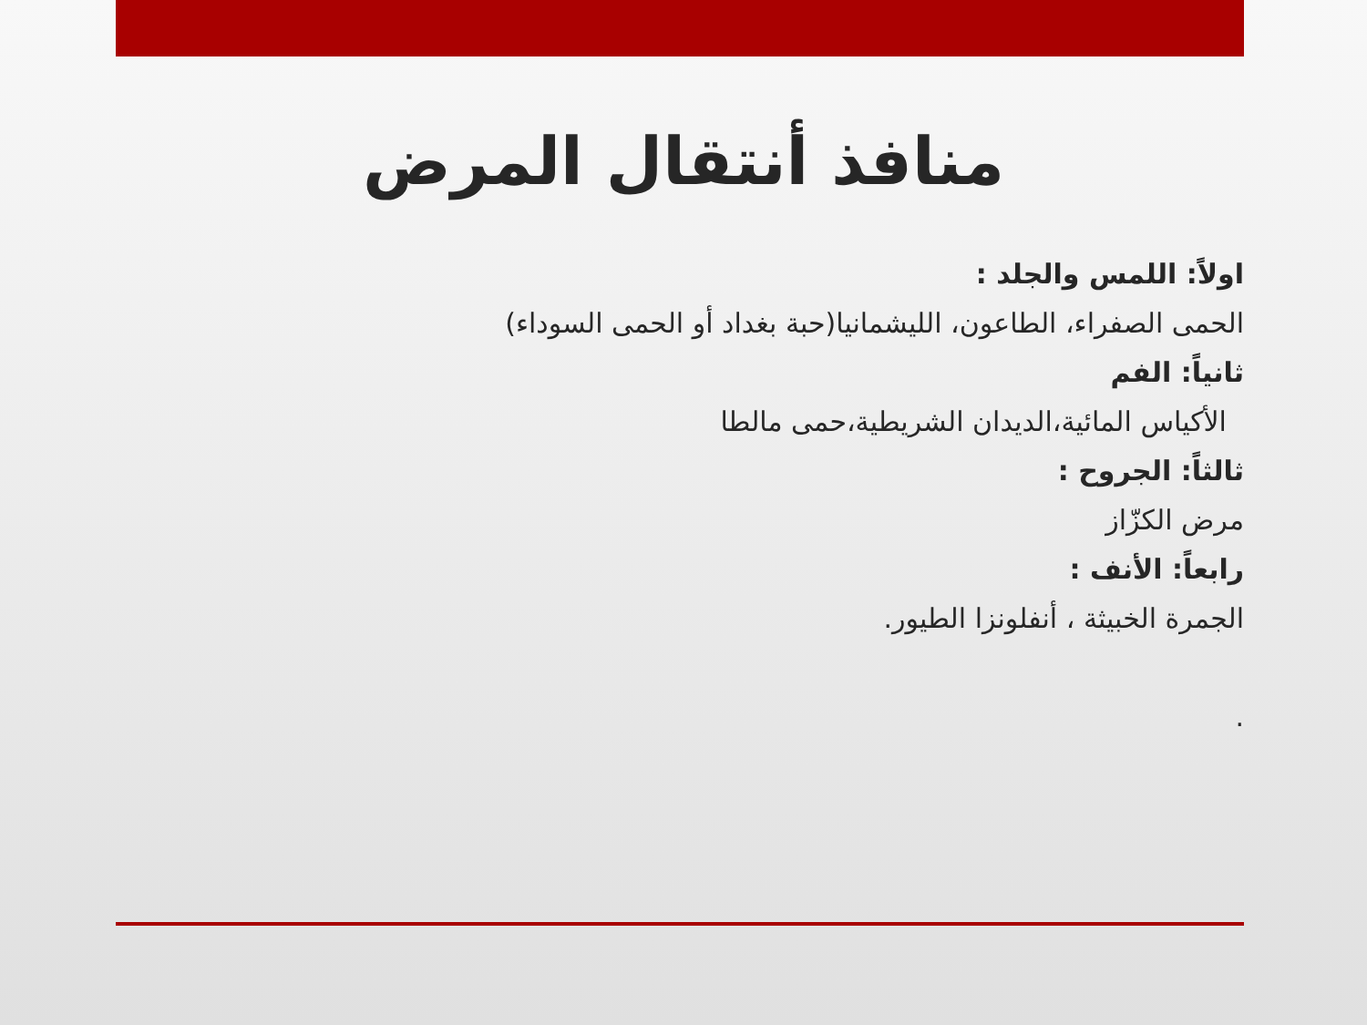منافذ أنتقال المرض
اولاً: اللمس والجلد :
الحمى الصفراء، الطاعون، الليشمانيا(حبة بغداد أو الحمى السوداء)
ثانياً: الفم
الأكياس المائية،الديدان الشريطية،حمى مالطا
ثالثاً: الجروح :
مرض الكزّاز
رابعاً: الأنف :
الجمرة الخبيثة ، أنفلونزا الطيور.
.